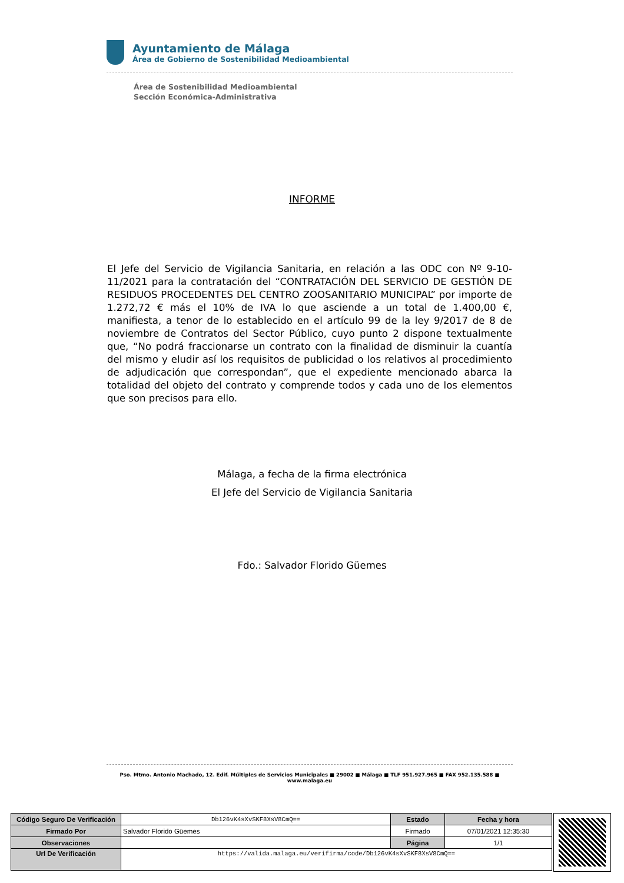Ayuntamiento de Málaga
Área de Gobierno de Sostenibilidad Medioambiental
Área de Sostenibilidad Medioambiental
Sección Económica-Administrativa
INFORME
El Jefe del Servicio de Vigilancia Sanitaria, en relación a las ODC con Nº 9-10-11/2021 para la contratación del “CONTRATACIÓN DEL SERVICIO DE GESTIÓN DE RESIDUOS PROCEDENTES DEL CENTRO ZOOSANITARIO MUNICIPAL” por importe de 1.272,72 € más el 10% de IVA lo que asciende a un total de 1.400,00 €, manifiesta, a tenor de lo establecido en el artículo 99 de la ley 9/2017 de 8 de noviembre de Contratos del Sector Público, cuyo punto 2 dispone textualmente que, “No podrá fraccionarse un contrato con la finalidad de disminuir la cuantía del mismo y eludir así los requisitos de publicidad o los relativos al procedimiento de adjudicación que correspondan”, que el expediente mencionado abarca la totalidad del objeto del contrato y comprende todos y cada uno de los elementos que son precisos para ello.
Málaga, a fecha de la firma electrónica
El Jefe del Servicio de Vigilancia Sanitaria
Fdo.: Salvador Florido Güemes
Pso. Mtmo. Antonio Machado, 12. Edif. Múltiples de Servicios Municipales ■ 29002 ■ Málaga ■ TLF 951.927.965 ■ FAX 952.135.588 ■ www.malaga.eu
| Código Seguro De Verificación | Db126vK4sXvSKF8XsV8CmQ== | Estado | Fecha y hora |
| Firmado Por | Salvador Florido Güemes | Firmado | 07/01/2021 12:35:30 |
| Observaciones | | Página | 1/1 |
| Url De Verificación | https://valida.malaga.eu/verifirma/code/Db126vK4sXvSKF8XsV8CmQ== | | |